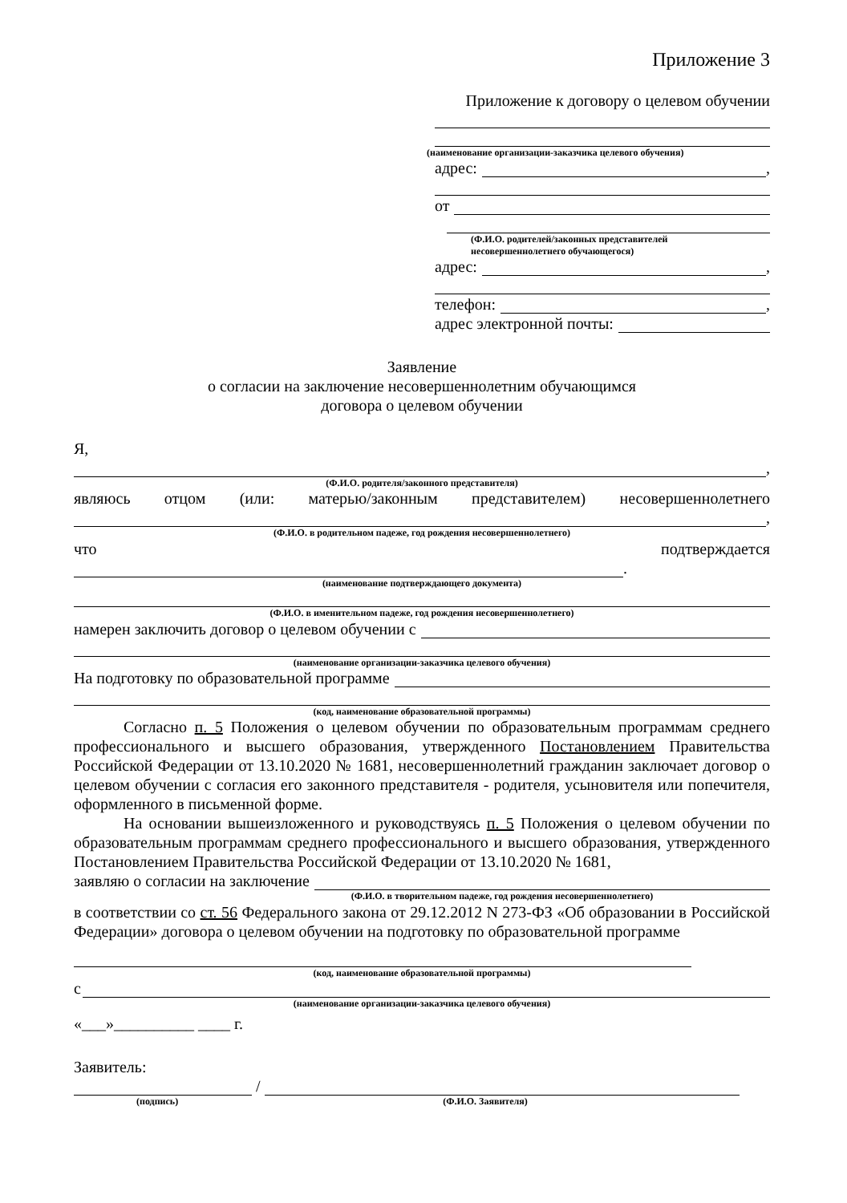Приложение 3
Приложение к договору о целевом обучении
(наименование организации-заказчика целевого обучения)
адрес:
,
от
(Ф.И.О. родителей/законных представителей
несовершеннолетнего обучающегося)
адрес:
,
телефон:
,
адрес электронной почты:
Заявление
о согласии на заключение несовершеннолетним обучающимся
договора о целевом обучении
Я,
,
(Ф.И.О. родителя/законного представителя)
являюсь отцом (или: матерью/законным представителем) несовершеннолетнего
,
(Ф.И.О. в родительном падеже, год рождения несовершеннолетнего)
что подтверждается
.
(наименование подтверждающего документа)
(Ф.И.О. в именительном падеже, год рождения несовершеннолетнего)
намерен заключить договор о целевом обучении с
(наименование организации-заказчика целевого обучения)
На подготовку по образовательной программе
(код, наименование образовательной программы)
Согласно п. 5 Положения о целевом обучении по образовательным программам среднего профессионального и высшего образования, утвержденного Постановлением Правительства Российской Федерации от 13.10.2020 № 1681, несовершеннолетний гражданин заключает договор о целевом обучении с согласия его законного представителя - родителя, усыновителя или попечителя, оформленного в письменной форме.
На основании вышеизложенного и руководствуясь п. 5 Положения о целевом обучении по образовательным программам среднего профессионального и высшего образования, утвержденного Постановлением Правительства Российской Федерации от 13.10.2020 № 1681,
заявляю о согласии на заключение
(Ф.И.О. в творительном падеже, год рождения несовершеннолетнего)
в соответствии со ст. 56 Федерального закона от 29.12.2012 N 273-ФЗ «Об образовании в Российской Федерации» договора о целевом обучении на подготовку по образовательной программе
(код, наименование образовательной программы)
с
(наименование организации-заказчика целевого обучения)
«___»__________ ____ г.
Заявитель:
/
(подпись) (Ф.И.О. Заявителя)